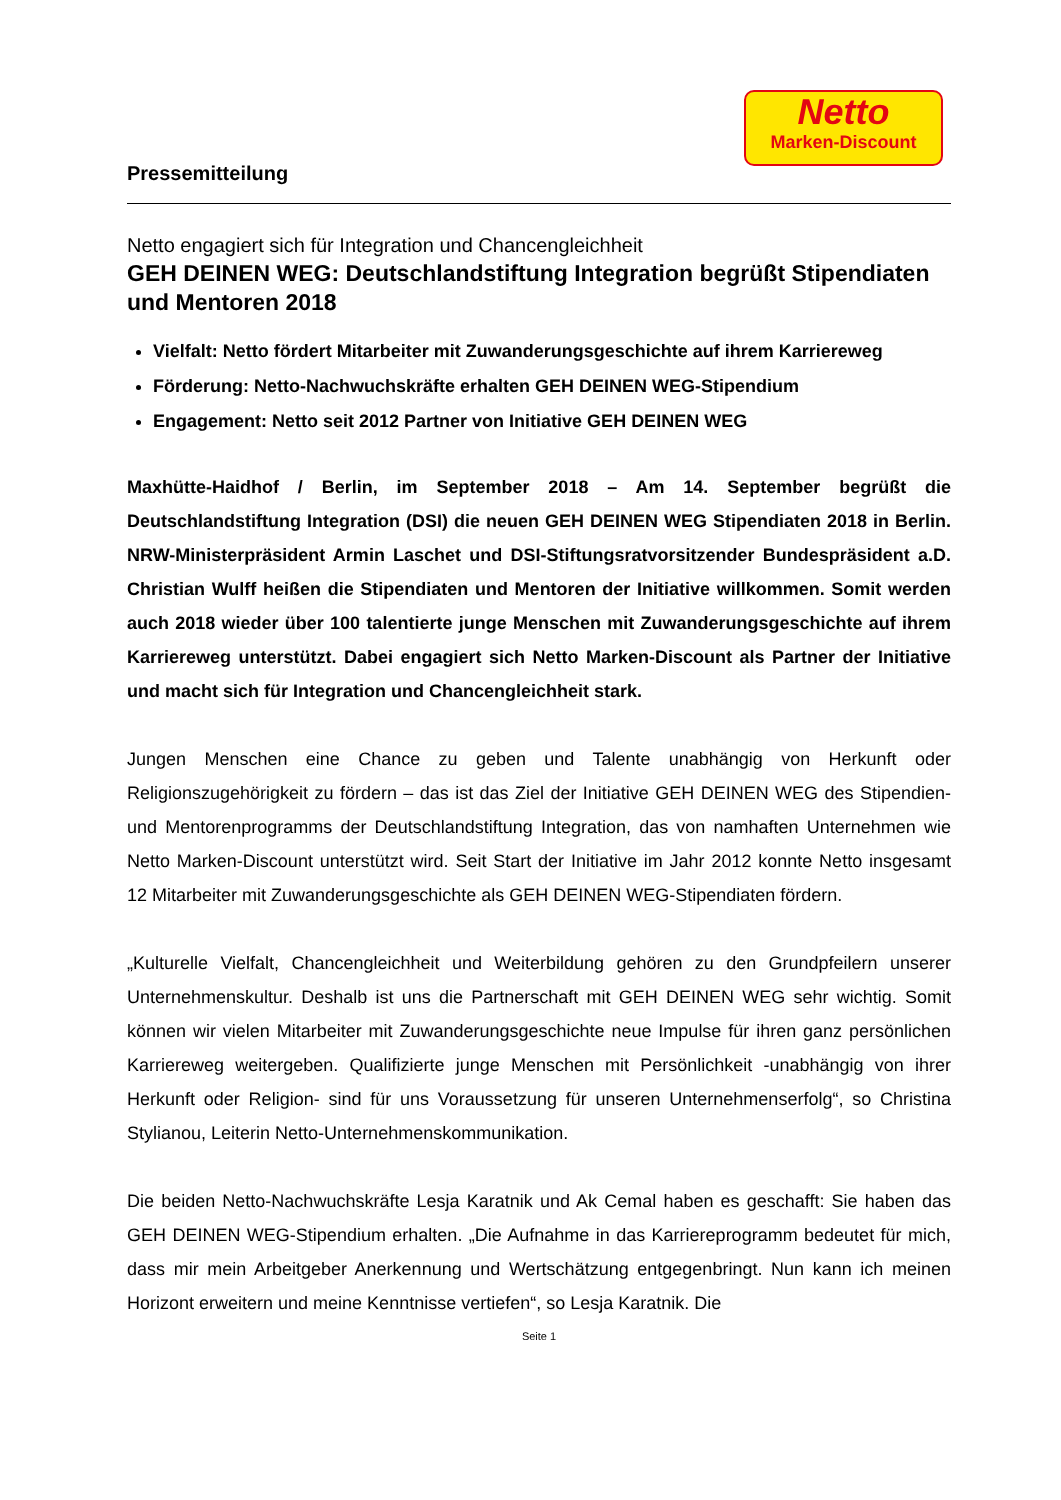Netto
Marken-Discount
Pressemitteilung
Netto engagiert sich für Integration und Chancengleichheit
GEH DEINEN WEG: Deutschlandstiftung Integration begrüßt Stipendiaten und Mentoren 2018
Vielfalt: Netto fördert Mitarbeiter mit Zuwanderungsgeschichte auf ihrem Karriereweg
Förderung: Netto-Nachwuchskräfte erhalten GEH DEINEN WEG-Stipendium
Engagement: Netto seit 2012 Partner von Initiative GEH DEINEN WEG
Maxhütte-Haidhof / Berlin, im September 2018 – Am 14. September begrüßt die Deutschlandstiftung Integration (DSI) die neuen GEH DEINEN WEG Stipendiaten 2018 in Berlin. NRW-Ministerpräsident Armin Laschet und DSI-Stiftungsratvorsitzender Bundespräsident a.D. Christian Wulff heißen die Stipendiaten und Mentoren der Initiative willkommen. Somit werden auch 2018 wieder über 100 talentierte junge Menschen mit Zuwanderungsgeschichte auf ihrem Karriereweg unterstützt. Dabei engagiert sich Netto Marken-Discount als Partner der Initiative und macht sich für Integration und Chancengleichheit stark.
Jungen Menschen eine Chance zu geben und Talente unabhängig von Herkunft oder Religionszugehörigkeit zu fördern – das ist das Ziel der Initiative GEH DEINEN WEG des Stipendien- und Mentorenprogramms der Deutschlandstiftung Integration, das von namhaften Unternehmen wie Netto Marken-Discount unterstützt wird. Seit Start der Initiative im Jahr 2012 konnte Netto insgesamt 12 Mitarbeiter mit Zuwanderungsgeschichte als GEH DEINEN WEG-Stipendiaten fördern.
„Kulturelle Vielfalt, Chancengleichheit und Weiterbildung gehören zu den Grundpfeilern unserer Unternehmenskultur. Deshalb ist uns die Partnerschaft mit GEH DEINEN WEG sehr wichtig. Somit können wir vielen Mitarbeiter mit Zuwanderungsgeschichte neue Impulse für ihren ganz persönlichen Karriereweg weitergeben. Qualifizierte junge Menschen mit Persönlichkeit -unabhängig von ihrer Herkunft oder Religion- sind für uns Voraussetzung für unseren Unternehmenserfolg“, so Christina Stylianou, Leiterin Netto-Unternehmenskommunikation.
Die beiden Netto-Nachwuchskräfte Lesja Karatnik und Ak Cemal haben es geschafft: Sie haben das GEH DEINEN WEG-Stipendium erhalten. „Die Aufnahme in das Karriereprogramm bedeutet für mich, dass mir mein Arbeitgeber Anerkennung und Wertschätzung entgegenbringt. Nun kann ich meinen Horizont erweitern und meine Kenntnisse vertiefen“, so Lesja Karatnik. Die
Seite 1